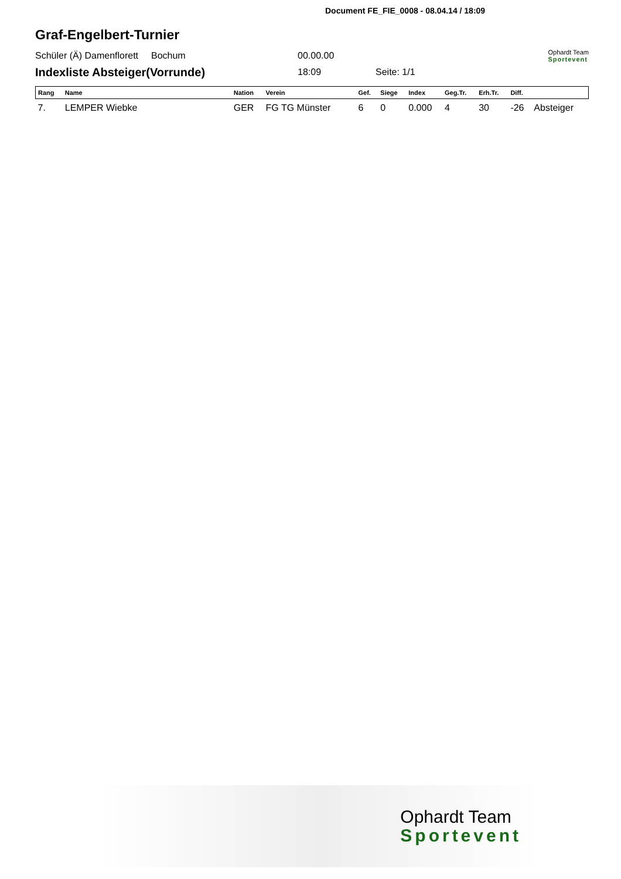Document FE_FIE_0008 - 08.04.14 / 18:09
Graf-Engelbert-Turnier
Schüler (Ä) Damenflorett Bochum 00.00.00 Ophardt Team
Sportevent
Indexliste Absteiger(Vorrunde) 18:09 Seite: 1/1
| Rang | Name | Nation | Verein | Gef. | Siege | Index | Geg.Tr. | Erh.Tr. | Diff. | |
| --- | --- | --- | --- | --- | --- | --- | --- | --- | --- | --- |
| 7. | LEMPER Wiebke | GER | FG TG Münster | 6 | 0 | 0.000 | 4 | 30 | -26 | Absteiger |
Ophardt Team
Sportevent